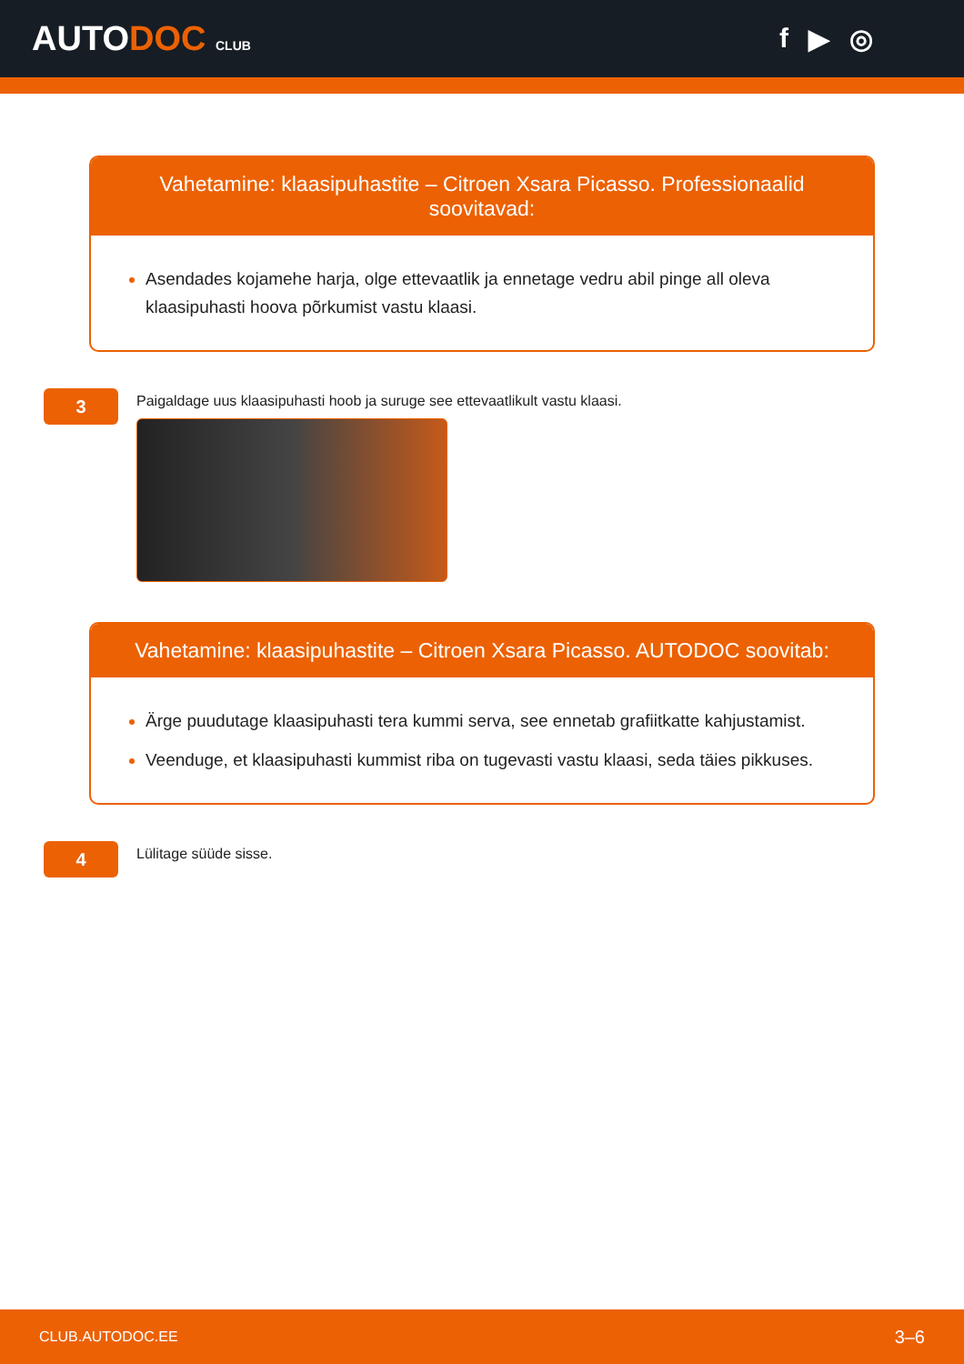AUTODOC CLUB
f ▶ ◎
Vahetamine: klaasipuhastite – Citroen Xsara Picasso. Professionaalid soovitavad:
Asendades kojamehe harja, olge ettevaatlik ja ennetage vedru abil pinge all oleva klaasipuhasti hoova põrkumist vastu klaasi.
3
Paigaldage uus klaasipuhasti hoob ja suruge see ettevaatlikult vastu klaasi.
Vahetamine: klaasipuhastite – Citroen Xsara Picasso. AUTODOC soovitab:
Ärge puudutage klaasipuhasti tera kummi serva, see ennetab grafiitkatte kahjustamist.
Veenduge, et klaasipuhasti kummist riba on tugevasti vastu klaasi, seda täies pikkuses.
4
Lülitage süüde sisse.
CLUB.AUTODOC.EE 3–6